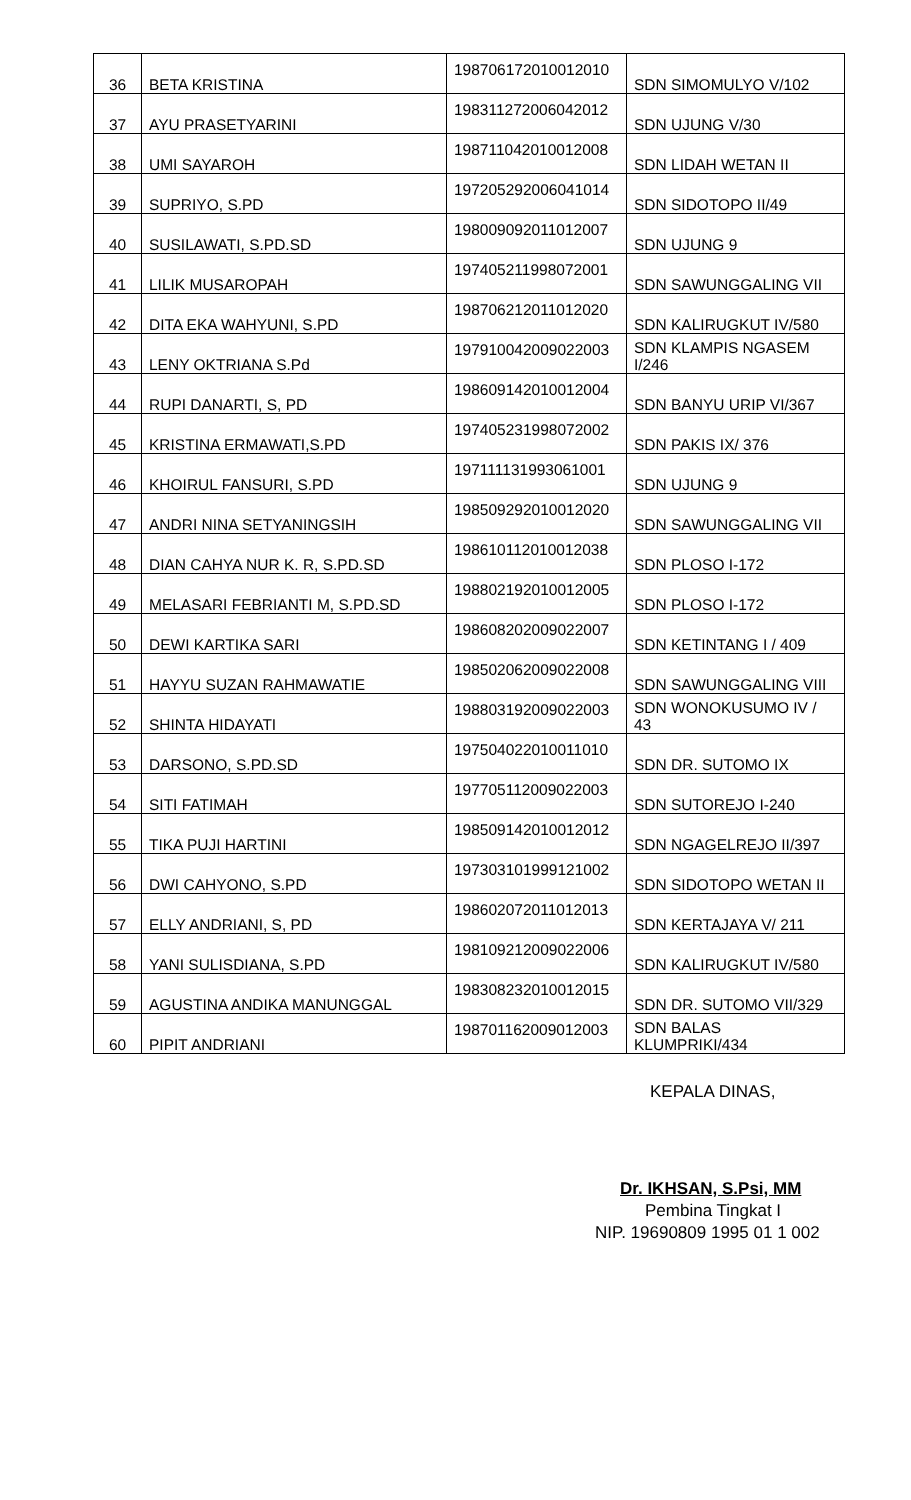| 36 | BETA KRISTINA | 198706172010012010 | SDN SIMOMULYO V/102 |
| 37 | AYU PRASETYARINI | 198311272006042012 | SDN UJUNG V/30 |
| 38 | UMI SAYAROH | 198711042010012008 | SDN LIDAH WETAN II |
| 39 | SUPRIYO, S.PD | 197205292006041014 | SDN SIDOTOPO II/49 |
| 40 | SUSILAWATI, S.PD.SD | 198009092011012007 | SDN UJUNG 9 |
| 41 | LILIK MUSAROPAH | 197405211998072001 | SDN SAWUNGGALING VII |
| 42 | DITA EKA WAHYUNI, S.PD | 198706212011012020 | SDN KALIRUGKUT IV/580 |
| 43 | LENY OKTRIANA S.Pd | 197910042009022003 | SDN KLAMPIS NGASEM I/246 |
| 44 | RUPI DANARTI, S, PD | 198609142010012004 | SDN BANYU URIP VI/367 |
| 45 | KRISTINA ERMAWATI,S.PD | 197405231998072002 | SDN PAKIS IX/ 376 |
| 46 | KHOIRUL FANSURI, S.PD | 197111131993061001 | SDN UJUNG 9 |
| 47 | ANDRI NINA SETYANINGSIH | 198509292010012020 | SDN SAWUNGGALING VII |
| 48 | DIAN CAHYA NUR K. R, S.PD.SD | 198610112010012038 | SDN PLOSO I-172 |
| 49 | MELASARI FEBRIANTI M, S.PD.SD | 198802192010012005 | SDN PLOSO I-172 |
| 50 | DEWI KARTIKA SARI | 198608202009022007 | SDN KETINTANG I / 409 |
| 51 | HAYYU SUZAN RAHMAWATIE | 198502062009022008 | SDN SAWUNGGALING VIII |
| 52 | SHINTA HIDAYATI | 198803192009022003 | SDN WONOKUSUMO IV / 43 |
| 53 | DARSONO, S.PD.SD | 197504022010011010 | SDN DR. SUTOMO IX |
| 54 | SITI FATIMAH | 197705112009022003 | SDN SUTOREJO I-240 |
| 55 | TIKA PUJI HARTINI | 198509142010012012 | SDN NGAGELREJO II/397 |
| 56 | DWI CAHYONO, S.PD | 197303101999121002 | SDN SIDOTOPO WETAN II |
| 57 | ELLY ANDRIANI, S, PD | 198602072011012013 | SDN KERTAJAYA V/ 211 |
| 58 | YANI SULISDIANA, S.PD | 198109212009022006 | SDN KALIRUGKUT IV/580 |
| 59 | AGUSTINA ANDIKA MANUNGGAL | 198308232010012015 | SDN DR. SUTOMO VII/329 |
| 60 | PIPIT ANDRIANI | 198701162009012003 | SDN BALAS KLUMPRIKI/434 |
KEPALA DINAS,
Dr. IKHSAN, S.Psi, MM
Pembina Tingkat I
NIP. 19690809 1995 01 1 002